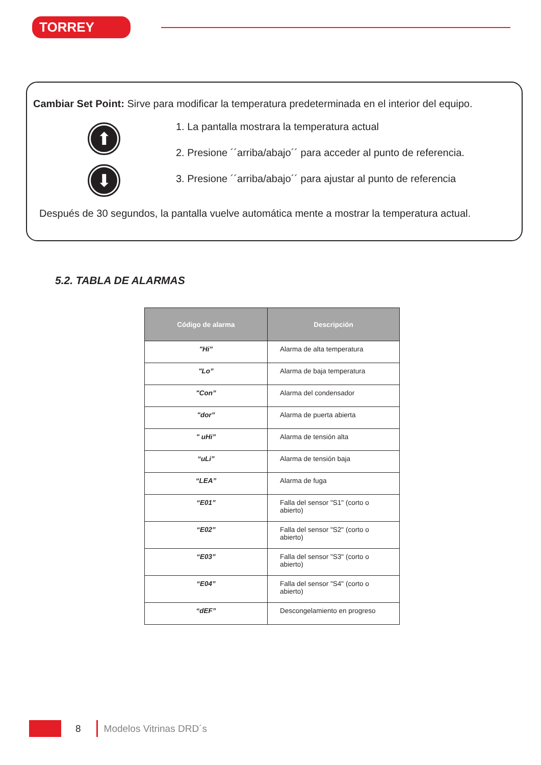TORREY
Cambiar Set Point: Sirve para modificar la temperatura predeterminada en el interior del equipo.
⬆
⬇
1. La pantalla mostrara la temperatura actual
2. Presione ´´arriba/abajo´´ para acceder al punto de referencia.
3. Presione ´´arriba/abajo´´ para ajustar al punto de referencia
Después de 30 segundos, la pantalla vuelve automática mente a mostrar la temperatura actual.
5.2. TABLA DE ALARMAS
| Código de alarma | Descripción |
| --- | --- |
| "Hi” | Alarma de alta temperatura |
| "Lo” | Alarma de baja temperatura |
| "Con” | Alarma del condensador |
| "dor” | Alarma de puerta abierta |
| " uHi” | Alarma de tensión alta |
| “uLi” | Alarma de tensión baja |
| “LEA” | Alarma de fuga |
| “E01” | Falla del sensor "S1" (corto o abierto) |
| “E02” | Falla del sensor "S2" (corto o abierto) |
| “E03” | Falla del sensor "S3" (corto o abierto) |
| “E04” | Falla del sensor "S4" (corto o abierto) |
| “dEF” | Descongelamiento en progreso |
8 Modelos Vitrinas DRD´s